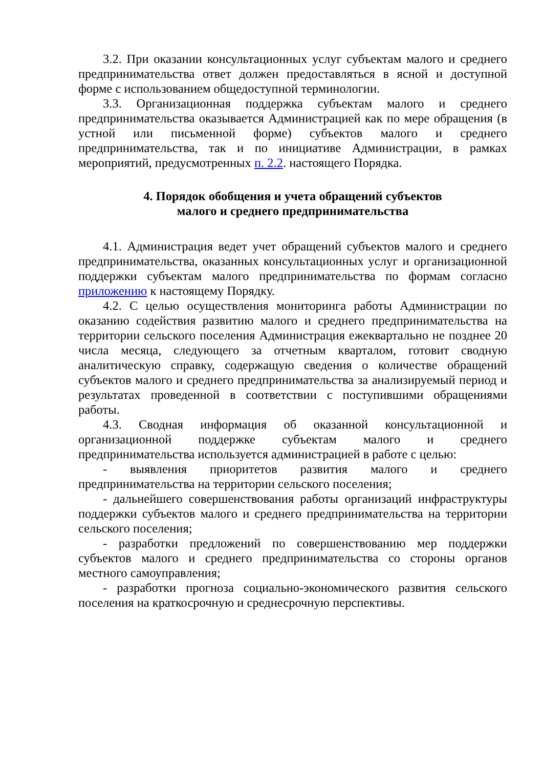3.2. При оказании консультационных услуг субъектам малого и среднего предпринимательства ответ должен предоставляться в ясной и доступной форме с использованием общедоступной терминологии.
3.3. Организационная поддержка субъектам малого и среднего предпринимательства оказывается Администрацией как по мере обращения (в устной или письменной форме) субъектов малого и среднего предпринимательства, так и по инициативе Администрации, в рамках мероприятий, предусмотренных п. 2.2. настоящего Порядка.
4. Порядок обобщения и учета обращений субъектов
малого и среднего предпринимательства
4.1. Администрация ведет учет обращений субъектов малого и среднего предпринимательства, оказанных консультационных услуг и организационной поддержки субъектам малого предпринимательства по формам согласно приложению к настоящему Порядку.
4.2. С целью осуществления мониторинга работы Администрации по оказанию содействия развитию малого и среднего предпринимательства на территории сельского поселения Администрация ежеквартально не позднее 20 числа месяца, следующего за отчетным кварталом, готовит сводную аналитическую справку, содержащую сведения о количестве обращений субъектов малого и среднего предпринимательства за анализируемый период и результатах проведенной в соответствии с поступившими обращениями работы.
4.3. Сводная информация об оказанной консультационной и организационной поддержке субъектам малого и среднего предпринимательства используется администрацией в работе с целью:
- выявления приоритетов развития малого и среднего предпринимательства на территории сельского поселения;
- дальнейшего совершенствования работы организаций инфраструктуры поддержки субъектов малого и среднего предпринимательства на территории сельского поселения;
- разработки предложений по совершенствованию мер поддержки субъектов малого и среднего предпринимательства со стороны органов местного самоуправления;
- разработки прогноза социально-экономического развития сельского поселения на краткосрочную и среднесрочную перспективы.